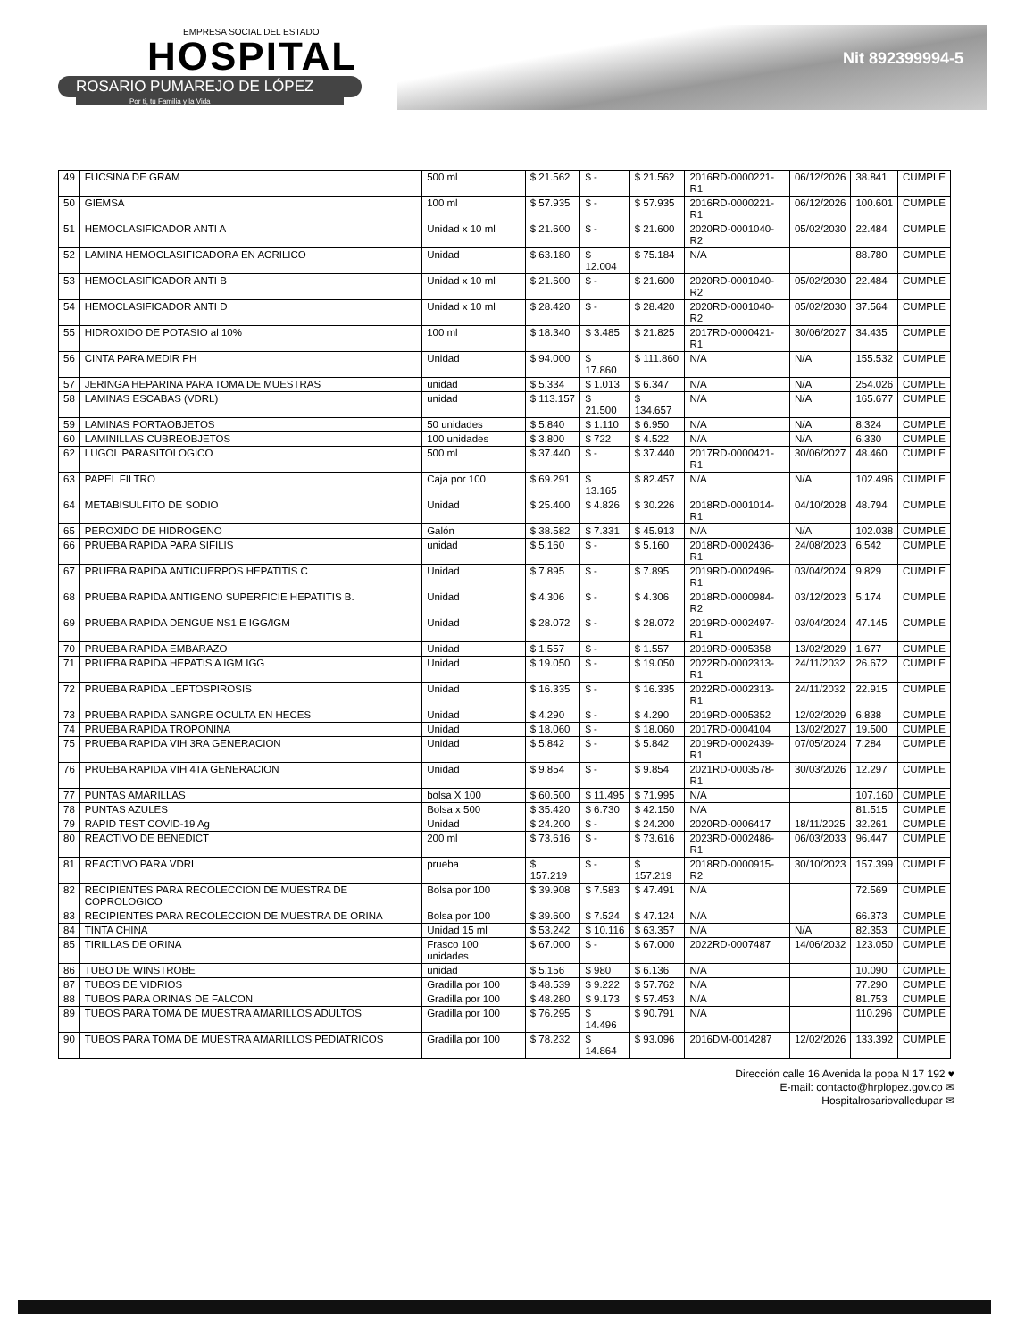EMPRESA SOCIAL DEL ESTADO
HOSPITAL
ROSARIO PUMAREJO DE LÓPEZ
Por ti, tu Familia y la Vida
Nit 892399994-5
| 49 | FUCSINA DE GRAM | 500 ml | $ 21.562 | $ - | $ 21.562 | 2016RD-0000221-R1 | 06/12/2026 | 38.841 | CUMPLE |
| 50 | GIEMSA | 100 ml | $ 57.935 | $ - | $ 57.935 | 2016RD-0000221-R1 | 06/12/2026 | 100.601 | CUMPLE |
| 51 | HEMOCLASIFICADOR ANTI A | Unidad x 10 ml | $ 21.600 | $ - | $ 21.600 | 2020RD-0001040-R2 | 05/02/2030 | 22.484 | CUMPLE |
| 52 | LAMINA HEMOCLASIFICADORA EN ACRILICO | Unidad | $ 63.180 | $ 12.004 | $ 75.184 | N/A | | 88.780 | CUMPLE |
| 53 | HEMOCLASIFICADOR ANTI B | Unidad x 10 ml | $ 21.600 | $ - | $ 21.600 | 2020RD-0001040-R2 | 05/02/2030 | 22.484 | CUMPLE |
| 54 | HEMOCLASIFICADOR ANTI D | Unidad x 10 ml | $ 28.420 | $ - | $ 28.420 | 2020RD-0001040-R2 | 05/02/2030 | 37.564 | CUMPLE |
| 55 | HIDROXIDO DE POTASIO al 10% | 100 ml | $ 18.340 | $ 3.485 | $ 21.825 | 2017RD-0000421-R1 | 30/06/2027 | 34.435 | CUMPLE |
| 56 | CINTA PARA MEDIR PH | Unidad | $ 94.000 | $ 17.860 | $ 111.860 | N/A | N/A | 155.532 | CUMPLE |
| 57 | JERINGA HEPARINA PARA TOMA DE MUESTRAS | unidad | $ 5.334 | $ 1.013 | $ 6.347 | N/A | N/A | 254.026 | CUMPLE |
| 58 | LAMINAS ESCABAS (VDRL) | unidad | $ 113.157 | $ 21.500 | $ 134.657 | N/A | N/A | 165.677 | CUMPLE |
| 59 | LAMINAS PORTAOBJETOS | 50 unidades | $ 5.840 | $ 1.110 | $ 6.950 | N/A | N/A | 8.324 | CUMPLE |
| 60 | LAMINILLAS CUBREOBJETOS | 100 unidades | $ 3.800 | $ 722 | $ 4.522 | N/A | N/A | 6.330 | CUMPLE |
| 62 | LUGOL PARASITOLOGICO | 500 ml | $ 37.440 | $ - | $ 37.440 | 2017RD-0000421-R1 | 30/06/2027 | 48.460 | CUMPLE |
| 63 | PAPEL FILTRO | Caja por 100 | $ 69.291 | $ 13.165 | $ 82.457 | N/A | N/A | 102.496 | CUMPLE |
| 64 | METABISULFITO DE SODIO | Unidad | $ 25.400 | $ 4.826 | $ 30.226 | 2018RD-0001014-R1 | 04/10/2028 | 48.794 | CUMPLE |
| 65 | PEROXIDO DE HIDROGENO | Galón | $ 38.582 | $ 7.331 | $ 45.913 | N/A | N/A | 102.038 | CUMPLE |
| 66 | PRUEBA RAPIDA PARA SIFILIS | unidad | $ 5.160 | $ - | $ 5.160 | 2018RD-0002436-R1 | 24/08/2023 | 6.542 | CUMPLE |
| 67 | PRUEBA RAPIDA ANTICUERPOS HEPATITIS C | Unidad | $ 7.895 | $ - | $ 7.895 | 2019RD-0002496-R1 | 03/04/2024 | 9.829 | CUMPLE |
| 68 | PRUEBA RAPIDA ANTIGENO SUPERFICIE HEPATITIS B. | Unidad | $ 4.306 | $ - | $ 4.306 | 2018RD-0000984-R2 | 03/12/2023 | 5.174 | CUMPLE |
| 69 | PRUEBA RAPIDA DENGUE NS1 E IGG/IGM | Unidad | $ 28.072 | $ - | $ 28.072 | 2019RD-0002497-R1 | 03/04/2024 | 47.145 | CUMPLE |
| 70 | PRUEBA RAPIDA EMBARAZO | Unidad | $ 1.557 | $ - | $ 1.557 | 2019RD-0005358 | 13/02/2029 | 1.677 | CUMPLE |
| 71 | PRUEBA RAPIDA HEPATIS A IGM IGG | Unidad | $ 19.050 | $ - | $ 19.050 | 2022RD-0002313-R1 | 24/11/2032 | 26.672 | CUMPLE |
| 72 | PRUEBA RAPIDA LEPTOSPIROSIS | Unidad | $ 16.335 | $ - | $ 16.335 | 2022RD-0002313-R1 | 24/11/2032 | 22.915 | CUMPLE |
| 73 | PRUEBA RAPIDA SANGRE OCULTA EN HECES | Unidad | $ 4.290 | $ - | $ 4.290 | 2019RD-0005352 | 12/02/2029 | 6.838 | CUMPLE |
| 74 | PRUEBA RAPIDA TROPONINA | Unidad | $ 18.060 | $ - | $ 18.060 | 2017RD-0004104 | 13/02/2027 | 19.500 | CUMPLE |
| 75 | PRUEBA RAPIDA VIH 3RA GENERACION | Unidad | $ 5.842 | $ - | $ 5.842 | 2019RD-0002439-R1 | 07/05/2024 | 7.284 | CUMPLE |
| 76 | PRUEBA RAPIDA VIH 4TA GENERACION | Unidad | $ 9.854 | $ - | $ 9.854 | 2021RD-0003578-R1 | 30/03/2026 | 12.297 | CUMPLE |
| 77 | PUNTAS AMARILLAS | bolsa X 100 | $ 60.500 | $ 11.495 | $ 71.995 | N/A | | 107.160 | CUMPLE |
| 78 | PUNTAS AZULES | Bolsa x 500 | $ 35.420 | $ 6.730 | $ 42.150 | N/A | | 81.515 | CUMPLE |
| 79 | RAPID TEST COVID-19 Ag | Unidad | $ 24.200 | $ - | $ 24.200 | 2020RD-0006417 | 18/11/2025 | 32.261 | CUMPLE |
| 80 | REACTIVO DE BENEDICT | 200 ml | $ 73.616 | $ - | $ 73.616 | 2023RD-0002486-R1 | 06/03/2033 | 96.447 | CUMPLE |
| 81 | REACTIVO PARA VDRL | prueba | $ 157.219 | $ - | $ 157.219 | 2018RD-0000915-R2 | 30/10/2023 | 157.399 | CUMPLE |
| 82 | RECIPIENTES PARA RECOLECCION DE MUESTRA DE COPROLOGICO | Bolsa por 100 | $ 39.908 | $ 7.583 | $ 47.491 | N/A | | 72.569 | CUMPLE |
| 83 | RECIPIENTES PARA RECOLECCION DE MUESTRA DE ORINA | Bolsa por 100 | $ 39.600 | $ 7.524 | $ 47.124 | N/A | | 66.373 | CUMPLE |
| 84 | TINTA CHINA | Unidad 15 ml | $ 53.242 | $ 10.116 | $ 63.357 | N/A | N/A | 82.353 | CUMPLE |
| 85 | TIRILLAS DE ORINA | Frasco 100 unidades | $ 67.000 | $ - | $ 67.000 | 2022RD-0007487 | 14/06/2032 | 123.050 | CUMPLE |
| 86 | TUBO DE WINSTROBE | unidad | $ 5.156 | $ 980 | $ 6.136 | N/A | | 10.090 | CUMPLE |
| 87 | TUBOS DE VIDRIOS | Gradilla por 100 | $ 48.539 | $ 9.222 | $ 57.762 | N/A | | 77.290 | CUMPLE |
| 88 | TUBOS PARA ORINAS DE FALCON | Gradilla por 100 | $ 48.280 | $ 9.173 | $ 57.453 | N/A | | 81.753 | CUMPLE |
| 89 | TUBOS PARA TOMA DE MUESTRA AMARILLOS ADULTOS | Gradilla por 100 | $ 76.295 | $ 14.496 | $ 90.791 | N/A | | 110.296 | CUMPLE |
| 90 | TUBOS PARA TOMA DE MUESTRA AMARILLOS PEDIATRICOS | Gradilla por 100 | $ 78.232 | $ 14.864 | $ 93.096 | 2016DM-0014287 | 12/02/2026 | 133.392 | CUMPLE |
Dirección calle 16 Avenida la popa N 17 192 ♥
E-mail: contacto@hrplopez.gov.co ✉
Hospitalrosariovalledupar ✉